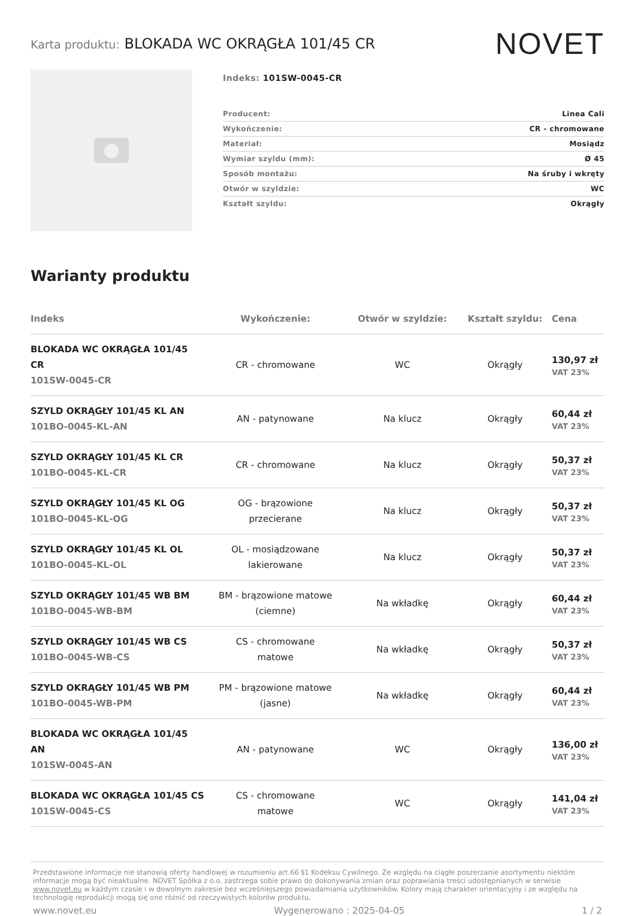Karta produktu: BLOKADA WC OKRĄGŁA 101/45 CR
NOVET
Indeks: 101SW-0045-CR
| Producent: | Linea Cali |
| Wykończenie: | CR - chromowane |
| Materiał: | Mosiądz |
| Wymiar szyldu (mm): | Ø 45 |
| Sposób montażu: | Na śruby i wkręty |
| Otwór w szyldzie: | WC |
| Kształt szyldu: | Okrągły |
Warianty produktu
| Indeks | Wykończenie: | Otwór w szyldzie: | Kształt szyldu: | Cena |
| --- | --- | --- | --- | --- |
| BLOKADA WC OKRĄGŁA 101/45 CR 101SW-0045-CR | CR - chromowane | WC | Okrągły | 130,97 zł VAT 23% |
| SZYLD OKRĄGŁY 101/45 KL AN 101BO-0045-KL-AN | AN - patynowane | Na klucz | Okrągły | 60,44 zł VAT 23% |
| SZYLD OKRĄGŁY 101/45 KL CR 101BO-0045-KL-CR | CR - chromowane | Na klucz | Okrągły | 50,37 zł VAT 23% |
| SZYLD OKRĄGŁY 101/45 KL OG 101BO-0045-KL-OG | OG - brązowione przecierane | Na klucz | Okrągły | 50,37 zł VAT 23% |
| SZYLD OKRĄGŁY 101/45 KL OL 101BO-0045-KL-OL | OL - mosiądzowane lakierowane | Na klucz | Okrągły | 50,37 zł VAT 23% |
| SZYLD OKRĄGŁY 101/45 WB BM 101BO-0045-WB-BM | BM - brązowione matowe (ciemne) | Na wkładkę | Okrągły | 60,44 zł VAT 23% |
| SZYLD OKRĄGŁY 101/45 WB CS 101BO-0045-WB-CS | CS - chromowane matowe | Na wkładkę | Okrągły | 50,37 zł VAT 23% |
| SZYLD OKRĄGŁY 101/45 WB PM 101BO-0045-WB-PM | PM - brązowione matowe (jasne) | Na wkładkę | Okrągły | 60,44 zł VAT 23% |
| BLOKADA WC OKRĄGŁA 101/45 AN 101SW-0045-AN | AN - patynowane | WC | Okrągły | 136,00 zł VAT 23% |
| BLOKADA WC OKRĄGŁA 101/45 CS 101SW-0045-CS | CS - chromowane matowe | WC | Okrągły | 141,04 zł VAT 23% |
Przedstawione informacje nie stanowią oferty handlowej w rozumieniu art.66 §1 Kodeksu Cywilnego. Ze względu na ciągłe poszerzanie asortymentu niektóre informacje mogą być nieaktualne. NOVET Spółka z o.o. zastrzega sobie prawo do dokonywania zmian oraz poprawiania treści udostępnianych w serwisie www.novet.eu w każdym czasie i w dowolnym zakresie bez wcześniejszego powiadamiania użytkowników. Kolory mają charakter orientacyjny i ze względu na technologię reprodukcji mogą się one różnić od rzeczywistych kolorów produktu.
www.novet.eu Wygenerowano : 2025-04-05 1 / 2